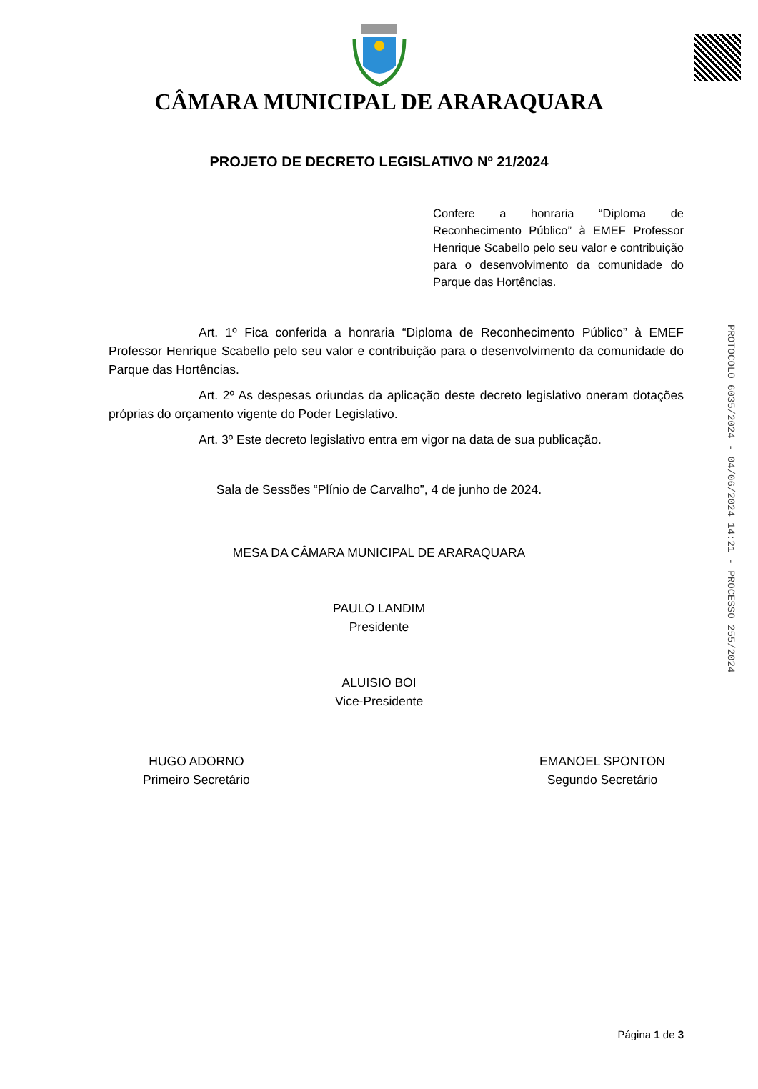CÂMARA MUNICIPAL DE ARARAQUARA
PROJETO DE DECRETO LEGISLATIVO Nº 21/2024
Confere a honraria “Diploma de Reconhecimento Público” à EMEF Professor Henrique Scabello pelo seu valor e contribuição para o desenvolvimento da comunidade do Parque das Hortências.
Art. 1º Fica conferida a honraria “Diploma de Reconhecimento Público” à EMEF Professor Henrique Scabello pelo seu valor e contribuição para o desenvolvimento da comunidade do Parque das Hortências.
Art. 2º As despesas oriundas da aplicação deste decreto legislativo oneram dotações próprias do orçamento vigente do Poder Legislativo.
Art. 3º Este decreto legislativo entra em vigor na data de sua publicação.
Sala de Sessões “Plínio de Carvalho”, 4 de junho de 2024.
MESA DA CÂMARA MUNICIPAL DE ARARAQUARA
PAULO LANDIM
Presidente
ALUISIO BOI
Vice-Presidente
HUGO ADORNO
Primeiro Secretário
EMANOEL SPONTON
Segundo Secretário
PROTOCOLO 6035/2024 - 04/06/2024 14:21 - PROCESSO 255/2024
Página 1 de 3